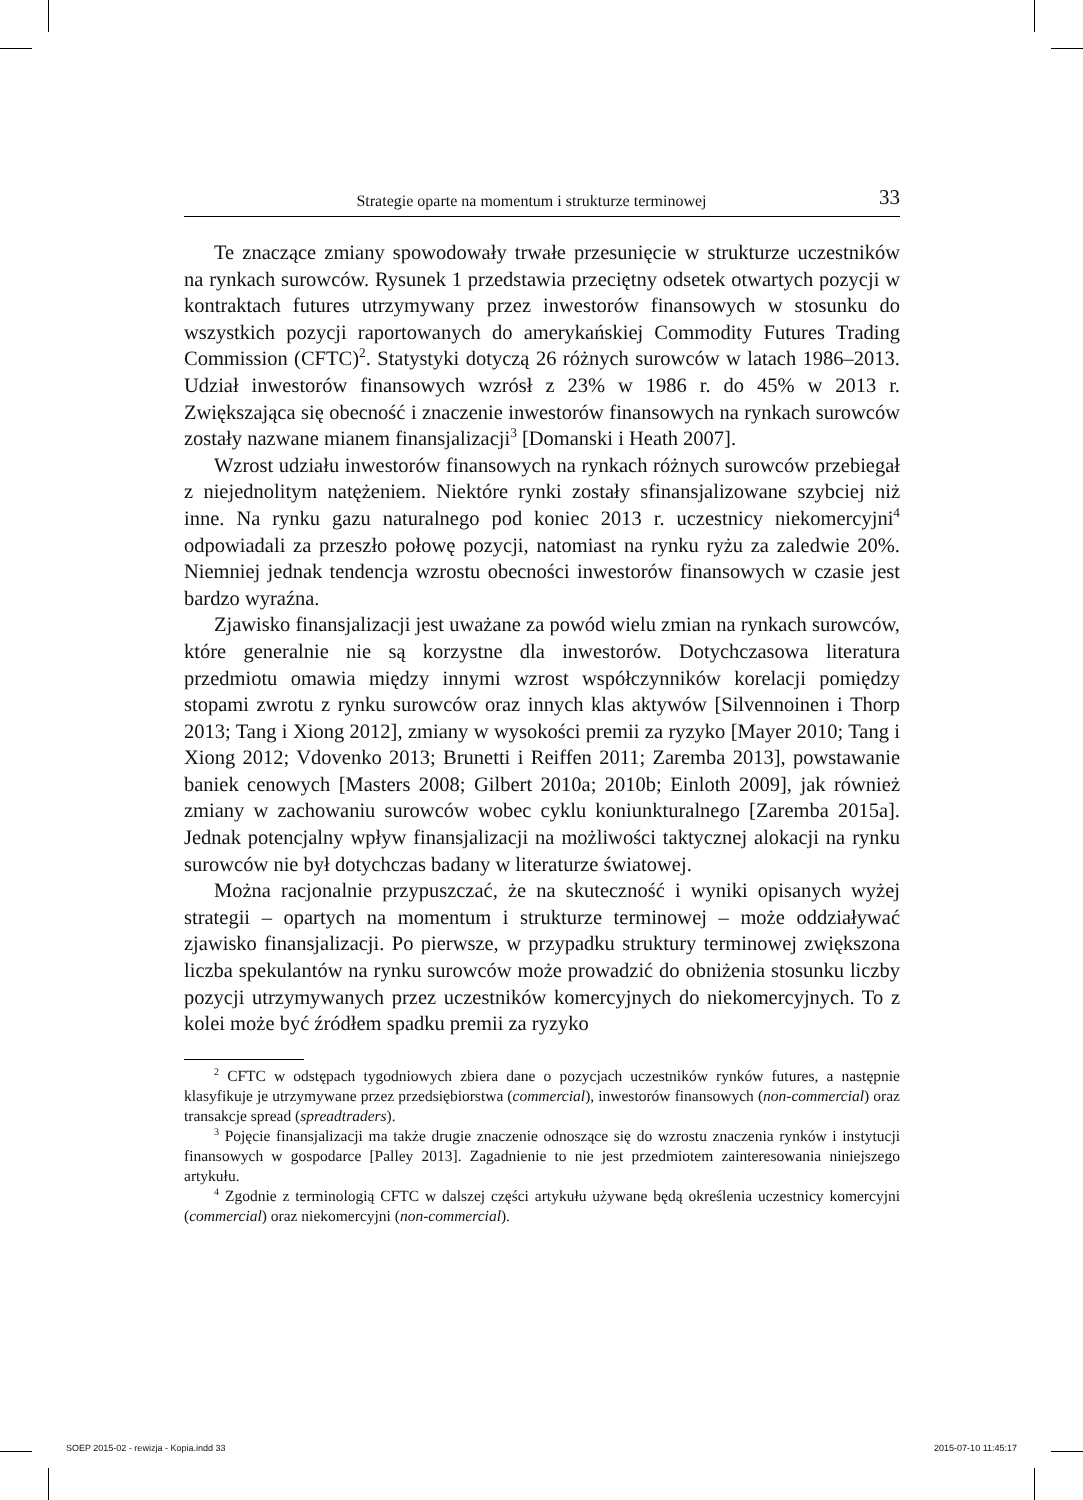Strategie oparte na momentum i strukturze terminowej 33
Te znaczące zmiany spowodowały trwałe przesunięcie w strukturze uczestników na rynkach surowców. Rysunek 1 przedstawia przeciętny odsetek otwartych pozycji w kontraktach futures utrzymywany przez inwestorów finansowych w stosunku do wszystkich pozycji raportowanych do amerykańskiej Commodity Futures Trading Commission (CFTC)<sup>2</sup>. Statystyki dotyczą 26 różnych surowców w latach 1986–2013. Udział inwestorów finansowych wzrósł z 23% w 1986 r. do 45% w 2013 r. Zwiększająca się obecność i znaczenie inwestorów finansowych na rynkach surowców zostały nazwane mianem finansjalizacji<sup>3</sup> [Domanski i Heath 2007].
Wzrost udziału inwestorów finansowych na rynkach różnych surowców przebiegał z niejednolitym natężeniem. Niektóre rynki zostały sfinansjalizowane szybciej niż inne. Na rynku gazu naturalnego pod koniec 2013 r. uczestnicy niekomercyjni<sup>4</sup> odpowiadali za przeszło połowę pozycji, natomiast na rynku ryżu za zaledwie 20%. Niemniej jednak tendencja wzrostu obecności inwestorów finansowych w czasie jest bardzo wyraźna.
Zjawisko finansjalizacji jest uważane za powód wielu zmian na rynkach surowców, które generalnie nie są korzystne dla inwestorów. Dotychczasowa literatura przedmiotu omawia między innymi wzrost współczynników korelacji pomiędzy stopami zwrotu z rynku surowców oraz innych klas aktywów [Silvennoinen i Thorp 2013; Tang i Xiong 2012], zmiany w wysokości premii za ryzyko [Mayer 2010; Tang i Xiong 2012; Vdovenko 2013; Brunetti i Reiffen 2011; Zaremba 2013], powstawanie baniek cenowych [Masters 2008; Gilbert 2010a; 2010b; Einloth 2009], jak również zmiany w zachowaniu surowców wobec cyklu koniunkturalnego [Zaremba 2015a]. Jednak potencjalny wpływ finansjalizacji na możliwości taktycznej alokacji na rynku surowców nie był dotychczas badany w literaturze światowej.
Można racjonalnie przypuszczać, że na skuteczność i wyniki opisanych wyżej strategii – opartych na momentum i strukturze terminowej – może oddziaływać zjawisko finansjalizacji. Po pierwsze, w przypadku struktury terminowej zwiększona liczba spekulantów na rynku surowców może prowadzić do obniżenia stosunku liczby pozycji utrzymywanych przez uczestników komercyjnych do niekomercyjnych. To z kolei może być źródłem spadku premii za ryzyko
<sup>2</sup> CFTC w odstępach tygodniowych zbiera dane o pozycjach uczestników rynków futures, a następnie klasyfikuje je utrzymywane przez przedsiębiorstwa (commercial), inwestorów finansowych (non-commercial) oraz transakcje spread (spreadtraders).
<sup>3</sup> Pojęcie finansjalizacji ma także drugie znaczenie odnoszące się do wzrostu znaczenia rynków i instytucji finansowych w gospodarce [Palley 2013]. Zagadnienie to nie jest przedmiotem zainteresowania niniejszego artykułu.
<sup>4</sup> Zgodnie z terminologią CFTC w dalszej części artykułu używane będą określenia uczestnicy komercyjni (commercial) oraz niekomercyjni (non-commercial).
SOEP 2015-02 - rewizja - Kopia.indd 33
2015-07-10 11:45:17